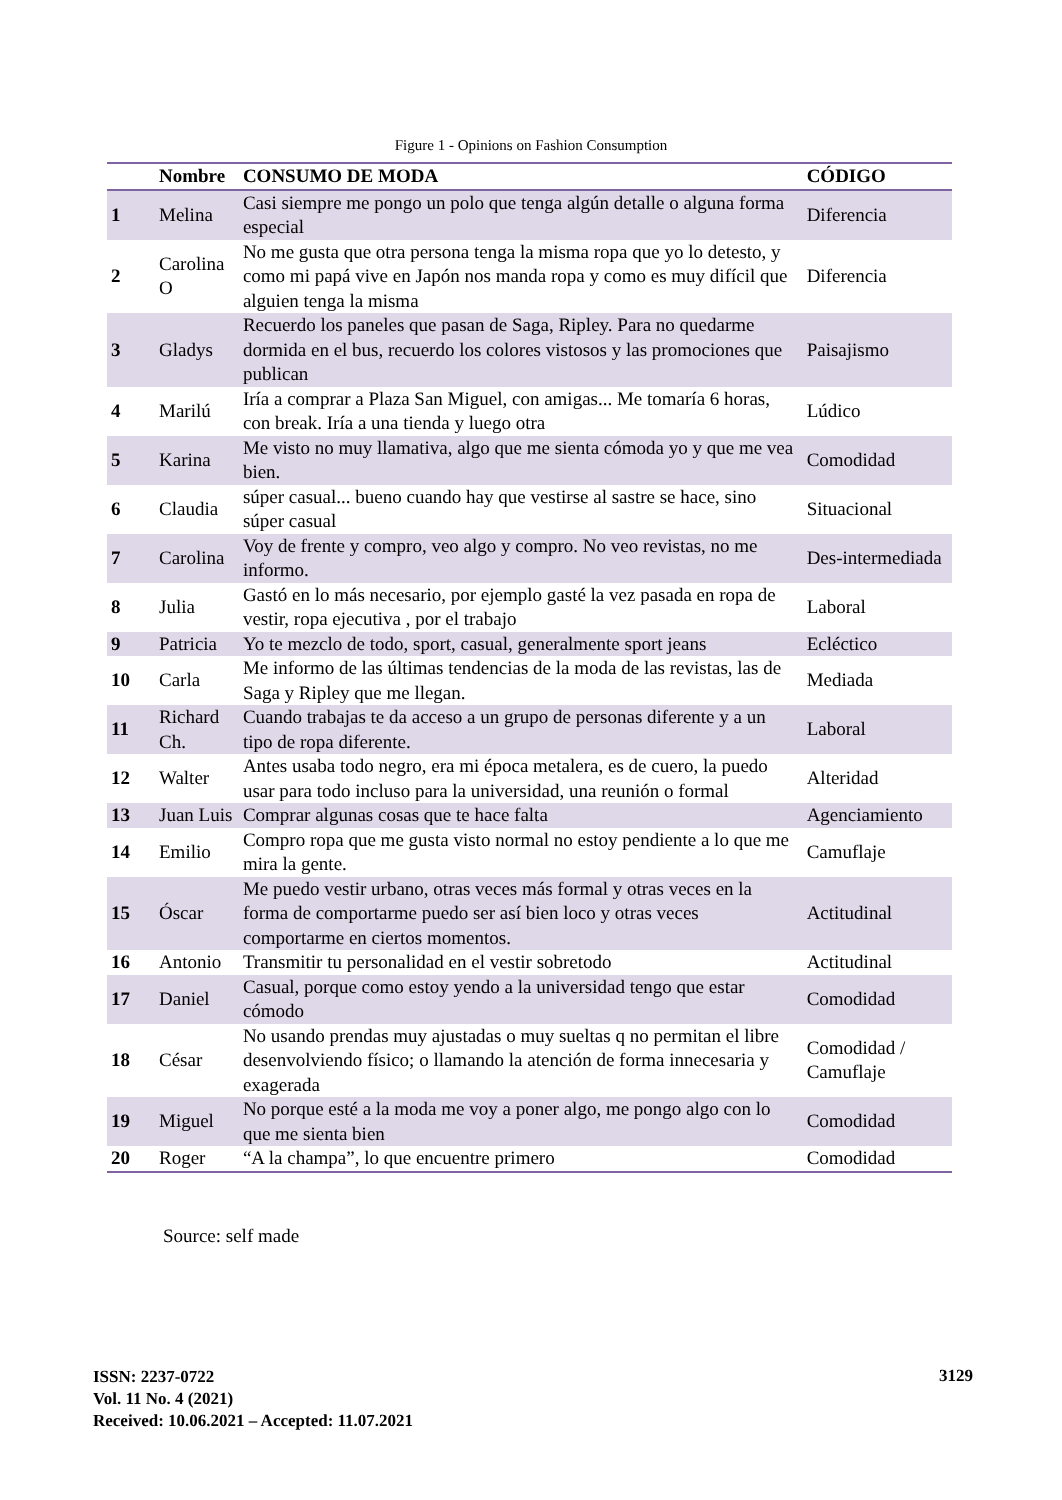Figure 1 - Opinions on Fashion Consumption
| | Nombre | CONSUMO DE MODA | CÓDIGO |
| --- | --- | --- | --- |
| 1 | Melina | Casi siempre me pongo un polo que tenga algún detalle o alguna forma especial | Diferencia |
| 2 | Carolina O | No me gusta que otra persona tenga la misma ropa que yo lo detesto, y como mi papá vive en Japón nos manda ropa y como es muy difícil que alguien tenga la misma | Diferencia |
| 3 | Gladys | Recuerdo los paneles que pasan de Saga, Ripley. Para no quedarme dormida en el bus, recuerdo los colores vistosos y las promociones que publican | Paisajismo |
| 4 | Marilú | Iría a comprar a Plaza San Miguel, con amigas... Me tomaría 6 horas, con break. Iría a una tienda y luego otra | Lúdico |
| 5 | Karina | Me visto no muy llamativa, algo que me sienta cómoda yo y que me vea bien. | Comodidad |
| 6 | Claudia | súper casual... bueno cuando hay que vestirse al sastre se hace, sino súper casual | Situacional |
| 7 | Carolina | Voy de frente y compro, veo algo y compro. No veo revistas, no me informo. | Des-intermediada |
| 8 | Julia | Gastó en lo más necesario, por ejemplo gasté la vez pasada en ropa de vestir, ropa ejecutiva , por el trabajo | Laboral |
| 9 | Patricia | Yo te mezclo de todo, sport, casual, generalmente sport jeans | Ecléctico |
| 10 | Carla | Me informo de las últimas tendencias de la moda de las revistas, las de Saga y Ripley que me llegan. | Mediada |
| 11 | Richard Ch. | Cuando trabajas te da acceso a un grupo de personas diferente y a un tipo de ropa diferente. | Laboral |
| 12 | Walter | Antes usaba todo negro, era mi época metalera, es de cuero, la puedo usar para todo incluso para la universidad, una reunión o formal | Alteridad |
| 13 | Juan Luis | Comprar algunas cosas que te hace falta | Agenciamiento |
| 14 | Emilio | Compro ropa que me gusta visto normal no estoy pendiente a lo que me mira la gente. | Camuflaje |
| 15 | Óscar | Me puedo vestir urbano, otras veces más formal y otras veces en la forma de comportarme puedo ser así bien loco y otras veces comportarme en ciertos momentos. | Actitudinal |
| 16 | Antonio | Transmitir tu personalidad en el vestir sobretodo | Actitudinal |
| 17 | Daniel | Casual, porque como estoy yendo a la universidad tengo que estar cómodo | Comodidad |
| 18 | César | No usando prendas muy ajustadas o muy sueltas q no permitan el libre desenvolviendo físico; o llamando la atención de forma innecesaria y exagerada | Comodidad / Camuflaje |
| 19 | Miguel | No porque esté a la moda me voy a poner algo, me pongo algo con lo que me sienta bien | Comodidad |
| 20 | Roger | “A la champa”, lo que encuentre primero | Comodidad |
Source: self made
ISSN: 2237-0722
Vol. 11 No. 4 (2021)
Received: 10.06.2021 – Accepted: 11.07.2021
3129